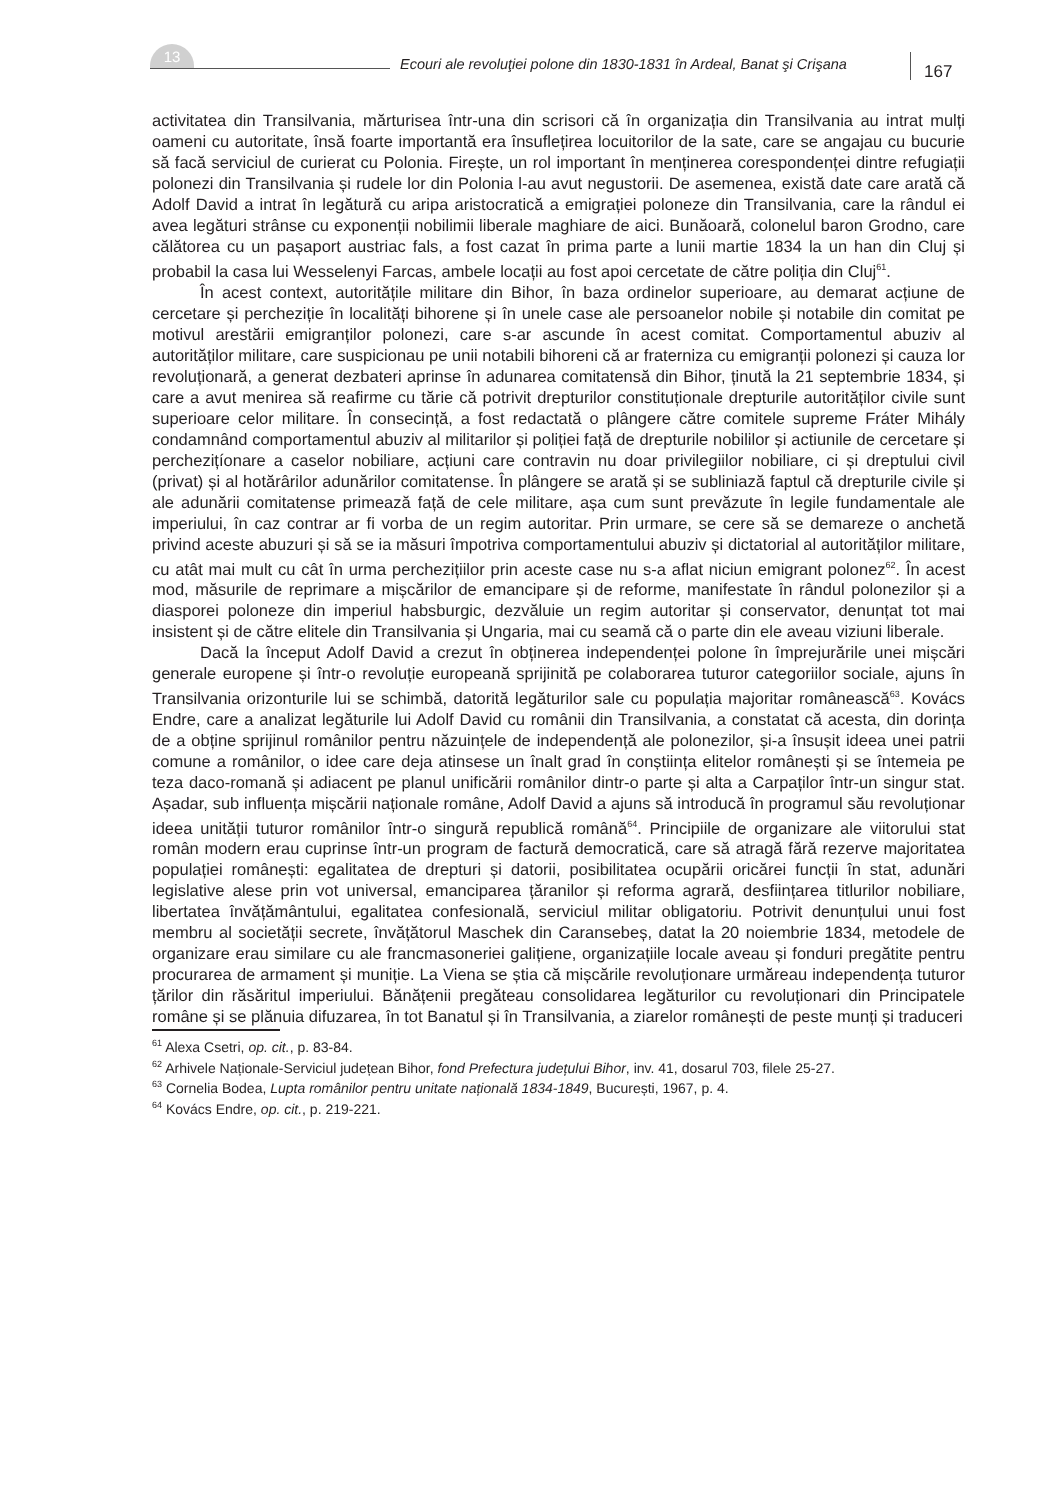13
Ecouri ale revoluţiei polone din 1830-1831 în Ardeal, Banat şi Crişana
167
activitatea din Transilvania, mărturisea într-una din scrisori că în organizația din Transilvania au intrat mulți oameni cu autoritate, însă foarte importantă era însuflețirea locuitorilor de la sate, care se angajau cu bucurie să facă serviciul de curierat cu Polonia. Firește, un rol important în menținerea corespondenței dintre refugiații polonezi din Transilvania și rudele lor din Polonia l-au avut negustorii. De asemenea, există date care arată că Adolf David a intrat în legătură cu aripa aristocratică a emigrației poloneze din Transilvania, care la rândul ei avea legături strânse cu exponenții nobilimii liberale maghiare de aici. Bunăoară, colonelul baron Grodno, care călătorea cu un pașaport austriac fals, a fost cazat în prima parte a lunii martie 1834 la un han din Cluj și probabil la casa lui Wesselenyi Farcas, ambele locații au fost apoi cercetate de către poliția din Cluj<sup>61</sup>.
În acest context, autoritățile militare din Bihor, în baza ordinelor superioare, au demarat acțiune de cercetare și percheziție în localități bihorene și în unele case ale persoanelor nobile și notabile din comitat pe motivul arestării emigranților polonezi, care s-ar ascunde în acest comitat. Comportamentul abuziv al autorităților militare, care suspicionau pe unii notabili bihoreni că ar fraterniza cu emigranții polonezi și cauza lor revoluționară, a generat dezbateri aprinse în adunarea comitatensă din Bihor, ținută la 21 septembrie 1834, și care a avut menirea să reafirme cu tărie că potrivit drepturilor constituționale drepturile autorităților civile sunt superioare celor militare. În consecință, a fost redactată o plângere către comitele supreme Fráter Mihály condamnând comportamentul abuziv al militarilor și poliției față de drepturile nobililor și actiunile de cercetare și perchezițíonare a caselor nobiliare, acțiuni care contravin nu doar privilegiilor nobiliare, ci și dreptului civil (privat) și al hotărârilor adunărilor comitatense. În plângere se arată și se subliniază faptul că drepturile civile și ale adunării comitatense primează față de cele militare, așa cum sunt prevăzute în legile fundamentale ale imperiului, în caz contrar ar fi vorba de un regim autoritar. Prin urmare, se cere să se demareze o anchetă privind aceste abuzuri și să se ia măsuri împotriva comportamentului abuziv și dictatorial al autorităților militare, cu atât mai mult cu cât în urma perchezițiilor prin aceste case nu s-a aflat niciun emigrant polonez<sup>62</sup>. În acest mod, măsurile de reprimare a mișcărilor de emancipare și de reforme, manifestate în rândul polonezilor și a diasporei poloneze din imperiul habsburgic, dezvăluie un regim autoritar și conservator, denunțat tot mai insistent și de către elitele din Transilvania și Ungaria, mai cu seamă că o parte din ele aveau viziuni liberale.
Dacă la început Adolf David a crezut în obținerea independenței polone în împrejurările unei mișcări generale europene și într-o revoluție europeană sprijinită pe colaborarea tuturor categoriilor sociale, ajuns în Transilvania orizonturile lui se schimbă, datorită legăturilor sale cu populația majoritar românească<sup>63</sup>. Kovács Endre, care a analizat legăturile lui Adolf David cu românii din Transilvania, a constatat că acesta, din dorința de a obține sprijinul românilor pentru năzuințele de independență ale polonezilor, și-a însușit ideea unei patrii comune a românilor, o idee care deja atinsese un înalt grad în conștiința elitelor românești și se întemeia pe teza daco-romană și adiacent pe planul unificării românilor dintr-o parte și alta a Carpaților într-un singur stat. Așadar, sub influența mișcării naționale române, Adolf David a ajuns să introducă în programul său revoluționar ideea unității tuturor românilor într-o singură republică română<sup>64</sup>. Principiile de organizare ale viitorului stat român modern erau cuprinse într-un program de factură democratică, care să atragă fără rezerve majoritatea populației românești: egalitatea de drepturi și datorii, posibilitatea ocupării oricărei funcții în stat, adunări legislative alese prin vot universal, emanciparea țăranilor și reforma agrară, desființarea titlurilor nobiliare, libertatea învățământului, egalitatea confesională, serviciul militar obligatoriu. Potrivit denunțului unui fost membru al societății secrete, învățătorul Maschek din Caransebeș, datat la 20 noiembrie 1834, metodele de organizare erau similare cu ale francmasoneriei galițiene, organizațiile locale aveau și fonduri pregătite pentru procurarea de armament și muniție. La Viena se știa că mișcările revoluționare urmăreau independența tuturor țărilor din răsăritul imperiului. Bănățenii pregăteau consolidarea legăturilor cu revoluționari din Principatele române și se plănuia difuzarea, în tot Banatul și în Transilvania, a ziarelor românești de peste munți și traduceri
<sup>61</sup> Alexa Csetri, op. cit., p. 83-84.
<sup>62</sup> Arhivele Naționale-Serviciul județean Bihor, fond Prefectura județului Bihor, inv. 41, dosarul 703, filele 25-27.
<sup>63</sup> Cornelia Bodea, Lupta românilor pentru unitate națională 1834-1849, București, 1967, p. 4.
<sup>64</sup> Kovács Endre, op. cit., p. 219-221.